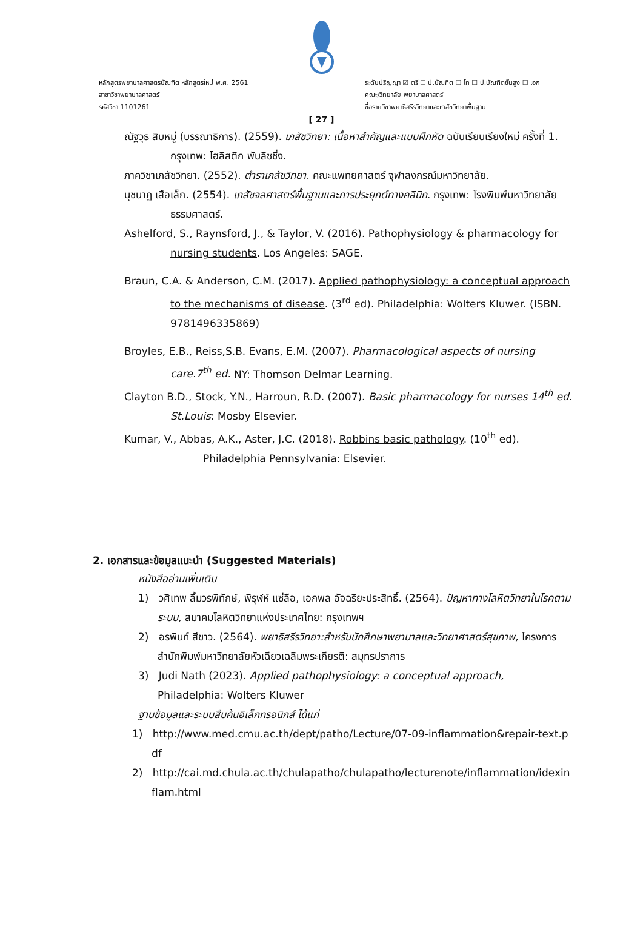หลักสูตรพยาบาลศาสตรบัณฑิต หลักสูตรใหม่ พ.ศ. 2561
สาขาวิชาพยาบาลศาสตร์
รหัสวิชา 1101261
ระดับปริญญา ☑ ตรี ☐ ป.บัณฑิต ☐ โท ☐ ป.บัณฑิตชั้นสูง ☐ เอก
คณะ/วิทยาลัย พยาบาลศาสตร์
ชื่อรายวิชาพยาธิสรีรวิทยาและเภสัชวิทยาพื้นฐาน
[ 27 ]
ณัฐวุธ สิบหมู่ (บรรณาธิการ). (2559). เภสัชวิทยา: เนื้อหาสำคัญและแบบฝึกหัด ฉบับเรียบเรียงใหม่ ครั้งที่ 1. กรุงเทพ: โฮลิสติก พับลิชชิ่ง.
ภาควิชาเภสัชวิทยา. (2552). ตำราเภสัชวิทยา. คณะแพทยศาสตร์ จุฬาลงกรณ์มหาวิทยาลัย.
นุชนาฏ เสือเล็ก. (2554). เภสัชจลศาสตร์พื้นฐานและการประยุกต์ทางคลินิก. กรุงเทพ: โรงพิมพ์มหาวิทยาลัยธรรมศาสตร์.
Ashelford, S., Raynsford, J., & Taylor, V. (2016). Pathophysiology & pharmacology for nursing students. Los Angeles: SAGE.
Braun, C.A. & Anderson, C.M. (2017). Applied pathophysiology: a conceptual approach to the mechanisms of disease. (3<sup>rd</sup> ed). Philadelphia: Wolters Kluwer. (ISBN.
9781496335869)
Broyles, E.B., Reiss,S.B. Evans, E.M. (2007). Pharmacological aspects of nursing care.7<sup>th</sup> ed. NY: Thomson Delmar Learning.
Clayton B.D., Stock, Y.N., Harroun, R.D. (2007). Basic pharmacology for nurses 14<sup>th</sup> ed. St.Louis: Mosby Elsevier.
Kumar, V., Abbas, A.K., Aster, J.C. (2018). Robbins basic pathology. (10<sup>th</sup> ed).
Philadelphia Pennsylvania: Elsevier.
2. เอกสารและข้อมูลแนะนำ (Suggested Materials)
หนังสืออ่านเพิ่มเติม
1) วศิเทพ ลิ้มวรพิทักษ์, พิรุฬห์ แซ่ลือ, เอกพล อัจฉริยะประสิทธิ์. (2564). ปัญหาทางโลหิตวิทยาในโรคตามระบบ, สมาคมโลหิตวิทยาแห่งประเทศไทย: กรุงเทพฯ
2) อรพินท์ สีขาว. (2564). พยาธิสรีรวิทยา:สำหรับนักศึกษาพยาบาลและวิทยาศาสตร์สุขภาพ, โครงการสำนักพิมพ์มหาวิทยาลัยหัวเฉียวเฉลิมพระเกียรติ: สมุทรปราการ
3) Judi Nath (2023). Applied pathophysiology: a conceptual approach, Philadelphia: Wolters Kluwer
ฐานข้อมูลและระบบสืบค้นอิเล็กทรอนิกส์ ได้แก่
1) http://www.med.cmu.ac.th/dept/patho/Lecture/07-09-inflammation&repair-text.pdf
2) http://cai.md.chula.ac.th/chulapatho/chulapatho/lecturenote/inflammation/idexinflam.html